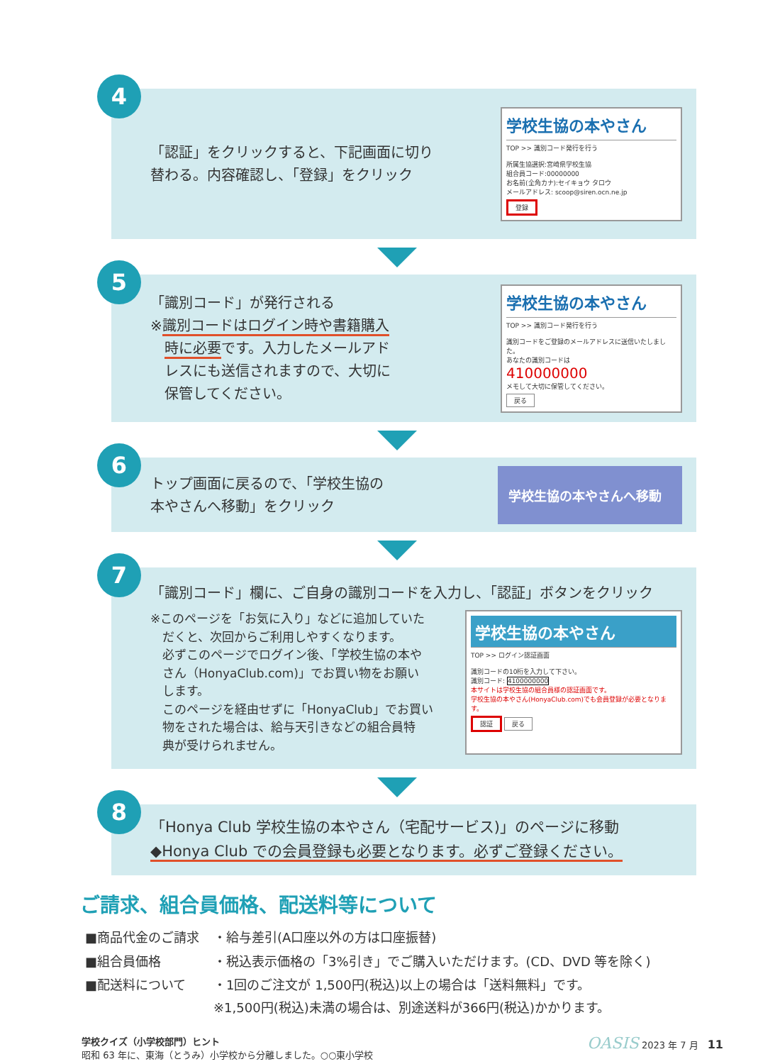4
「認証」をクリックすると、下記画面に切り
替わる。内容確認し、「登録」をクリック
学校生協の本やさん
TOP >> 識別コード発行を行う
所属生協選択:宮崎県学校生協
組合員コード:00000000
お名前(全角カナ):セイキョウ タロウ
メールアドレス: scoop@siren.ocn.ne.jp
登録
5
「識別コード」が発行される
※識別コードはログイン時や書籍購入
　時に必要です。入力したメールアド
　レスにも送信されますので、大切に
　保管してください。
学校生協の本やさん
TOP >> 識別コード発行を行う
識別コードをご登録のメールアドレスに送信いたしました。
あなたの識別コードは
410000000
メモして大切に保管してください。
戻る
6
トップ画面に戻るので、「学校生協の
本やさんへ移動」をクリック
学校生協の本やさんへ移動
7
「識別コード」欄に、ご自身の識別コードを入力し、「認証」ボタンをクリック
※このページを「お気に入り」などに追加していた
　だくと、次回からご利用しやすくなります。
　必ずこのページでログイン後、「学校生協の本や
　さん（HonyaClub.com)」でお買い物をお願い
　します。
　このページを経由せずに「HonyaClub」でお買い
　物をされた場合は、給与天引きなどの組合員特
　典が受けられません。
学校生協の本やさん
TOP >> ログイン認証画面
識別コードの10桁を入力して下さい。
識別コード: 4100000000
本サイトは学校生協の組合員様の認証画面です。
学校生協の本やさん(HonyaClub.com)でも会員登録が必要となります。
認証 戻る
8
「Honya Club 学校生協の本やさん（宅配サービス)」のページに移動
◆Honya Club での会員登録も必要となります。必ずご登録ください。
ご請求、組合員価格、配送料等について
| ■商品代金のご請求 | ・給与差引(A口座以外の方は口座振替) |
| ■組合員価格 | ・税込表示価格の「3%引き」でご購入いただけます。(CD、DVD 等を除く) |
| ■配送料について | ・1回のご注文が 1,500円(税込)以上の場合は「送料無料」です。 ※1,500円(税込)未満の場合は、別途送料が366円(税込)かかります。 |
学校クイズ（小学校部門）ヒント
昭和 63 年に、東海（とうみ）小学校から分離しました。○○東小学校
OASIS 2023 年 7 月　11